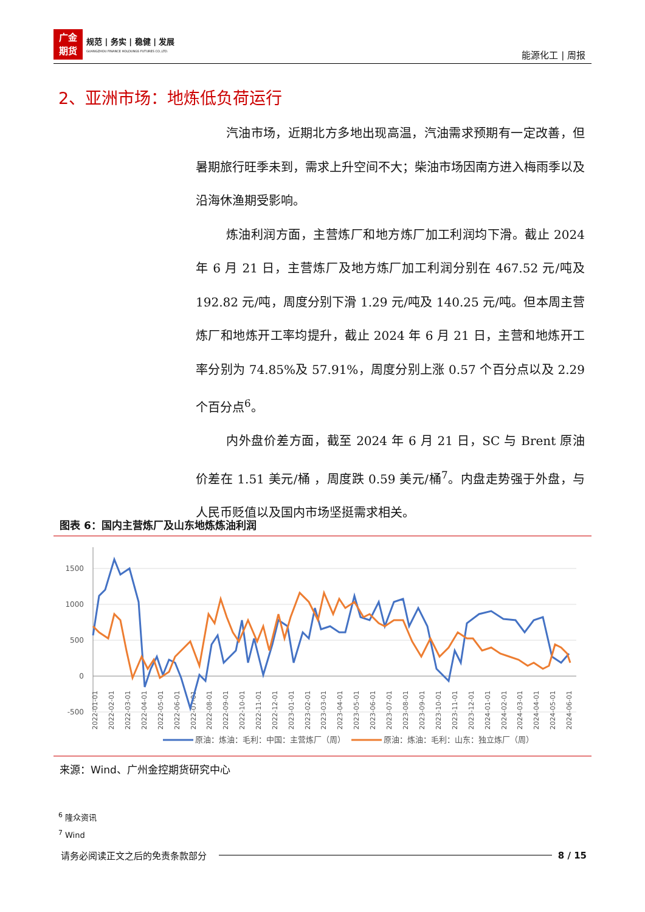广金
期货 规范 | 务实 | 稳健 | 发展
GUANGZHOU FINANCE HOLDUNGS FUTURES CO.,LTD.
能源化工 | 周报
2、亚洲市场：地炼低负荷运行
汽油市场，近期北方多地出现高温，汽油需求预期有一定改善，但暑期旅行旺季未到，需求上升空间不大；柴油市场因南方进入梅雨季以及沿海休渔期受影响。
炼油利润方面，主营炼厂和地方炼厂加工利润均下滑。截止 2024 年 6 月 21 日，主营炼厂及地方炼厂加工利润分别在 467.52 元/吨及 192.82 元/吨，周度分别下滑 1.29 元/吨及 140.25 元/吨。但本周主营炼厂和地炼开工率均提升，截止 2024 年 6 月 21 日，主营和地炼开工率分别为 74.85%及 57.91%，周度分别上涨 0.57 个百分点以及 2.29 个百分点<sup>6</sup>。
内外盘价差方面，截至 2024 年 6 月 21 日，SC 与 Brent 原油价差在 1.51 美元/桶 ，周度跌 0.59 美元/桶<sup>7</sup>。内盘走势强于外盘，与人民币贬值以及国内市场坚挺需求相关。
图表 6：国内主营炼厂及山东地炼炼油利润
1500
1000
500
0
-500
2022-01-01
2022-02-01
2022-03-01
2022-04-01
2022-05-01
2022-06-01
2022-07-01
2022-08-01
2022-09-01
2022-10-01
2022-11-01
2022-12-01
2023-01-01
2023-02-01
2023-03-01
2023-04-01
2023-05-01
2023-06-01
2023-07-01
2023-08-01
2023-09-01
2023-10-01
2023-11-01
2023-12-01
2024-01-01
2024-02-01
2024-03-01
2024-04-01
2024-05-01
2024-06-01
原油：炼油：毛利：中国：主营炼厂（周）
原油：炼油：毛利：山东：独立炼厂（周）
来源：Wind、广州金控期货研究中心
<sup>6</sup> 隆众资讯
<sup>7</sup> Wind
请务必阅读正文之后的免责条款部分 8 / 15